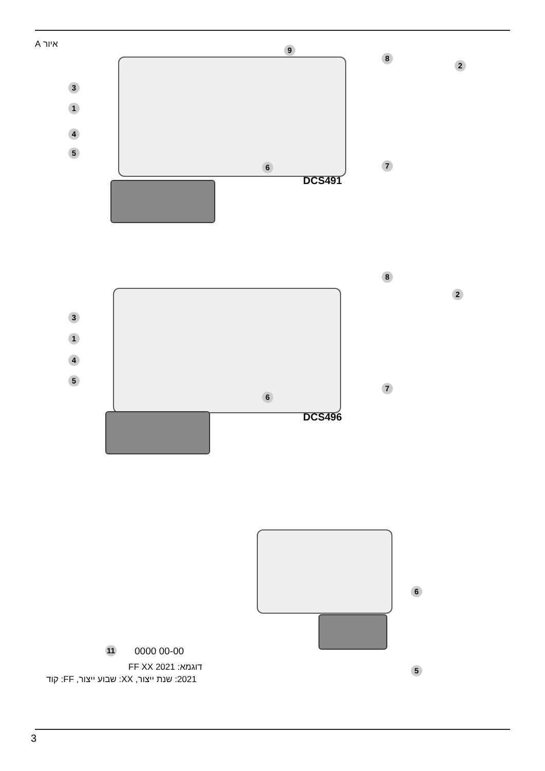איור A 9
8
2
3
1
4
5
6 7
DCS491
8
2
3
1
4
5
6
7
DCS496
6
5
11 0000 00-00
דוגמא: FF XX 2021
2021: שנת ייצור, XX: שבוע ייצור, FF: קוד
3